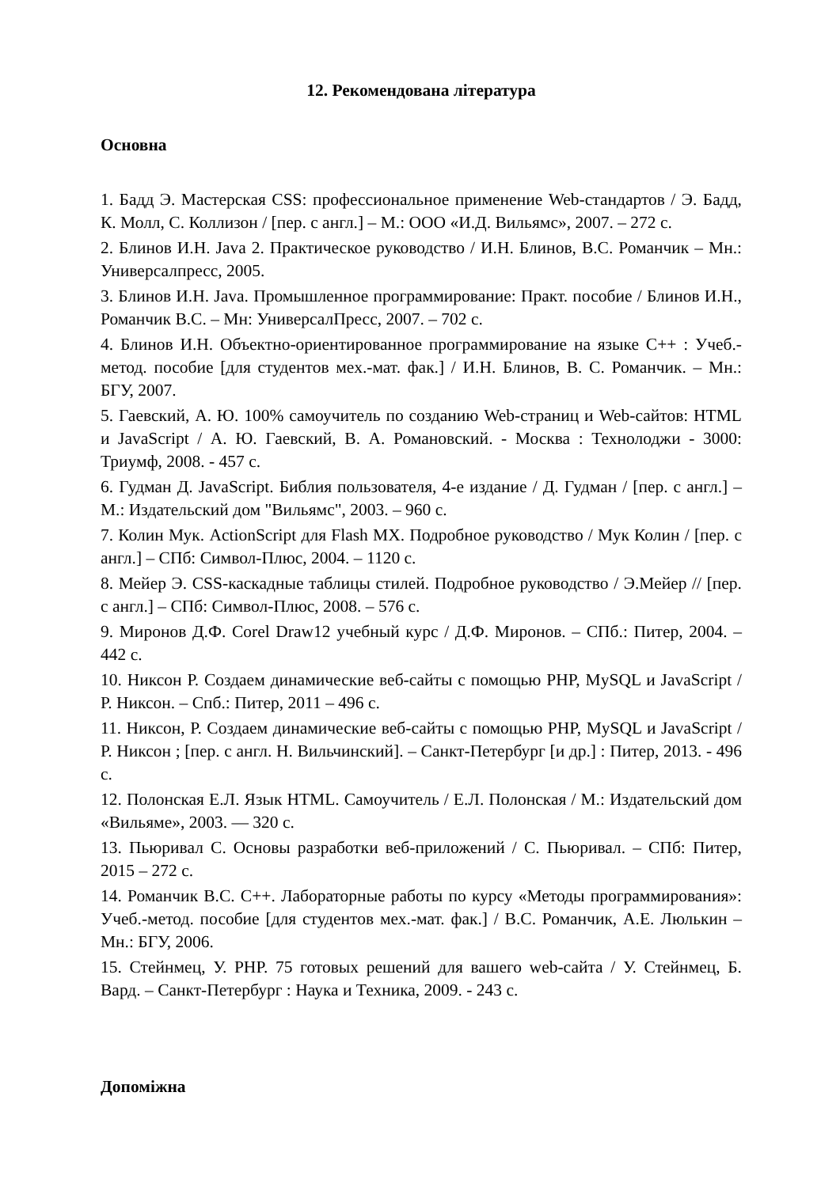12. Рекомендована література
Основна
1. Бадд Э. Мастерская CSS: профессиональное применение Web-стандартов / Э. Бадд, К. Молл, С. Коллизон / [пер. с англ.] – М.: ООО «И.Д. Вильямс», 2007. – 272 с.
2. Блинов И.Н. Java 2. Практическое руководство / И.Н. Блинов, В.С. Романчик – Мн.: Универсалпресс, 2005.
3. Блинов И.Н. Java. Промышленное программирование: Практ. пособие / Блинов И.Н., Романчик В.С. – Мн: УниверсалПресс, 2007. – 702 с.
4. Блинов И.Н. Объектно-ориентированное программирование на языке С++ : Учеб.-метод. пособие [для студентов мех.-мат. фак.] / И.Н. Блинов, В. С. Романчик. – Мн.: БГУ, 2007.
5. Гаевский, А. Ю. 100% самоучитель по созданию Web-страниц и Web-сайтов: HTML и JavaScript / А. Ю. Гаевский, В. А. Романовский. - Москва : Технолоджи - 3000: Триумф, 2008. - 457 с.
6. Гудман Д. JavaScript. Библия пользователя, 4-е издание / Д. Гудман / [пер. с англ.] – М.: Издательский дом "Вильямс", 2003. – 960 с.
7. Колин Мук. ActionScript для Flash MX. Подробное руководство / Мук Колин / [пер. с англ.] – СПб: Символ-Плюс, 2004. – 1120 с.
8. Мейер Э. CSS-каскадные таблицы стилей. Подробное руководство / Э.Мейер // [пер. с англ.] – СПб: Символ-Плюс, 2008. – 576 с.
9. Миронов Д.Ф. Corel Draw12 учебный курс / Д.Ф. Миронов. – СПб.: Питер, 2004. – 442 с.
10. Никсон Р. Создаем динамические веб-сайты с помощью PHP, MySQL и JavaScript / Р. Никсон. – Спб.: Питер, 2011 – 496 с.
11. Никсон, Р. Создаем динамические веб-сайты с помощью PHP, MySQL и JavaScript / Р. Никсон ; [пер. с англ. Н. Вильчинский]. – Санкт-Петербург [и др.] : Питер, 2013. - 496 с.
12. Полонская Е.Л. Язык HTML. Самоучитель / Е.Л. Полонская / М.: Издательский дом «Вильяме», 2003. — 320 с.
13. Пьюривал С. Основы разработки веб-приложений / С. Пьюривал. – СПб: Питер, 2015 – 272 с.
14. Романчик В.С. С++. Лабораторные работы по курсу «Методы программирования»: Учеб.-метод. пособие [для студентов мех.-мат. фак.] / В.С. Романчик, А.Е. Люлькин – Мн.: БГУ, 2006.
15. Стейнмец, У. PHP. 75 готовых решений для вашего web-сайта / У. Стейнмец, Б. Вард. – Санкт-Петербург : Наука и Техника, 2009. - 243 с.
Допоміжна